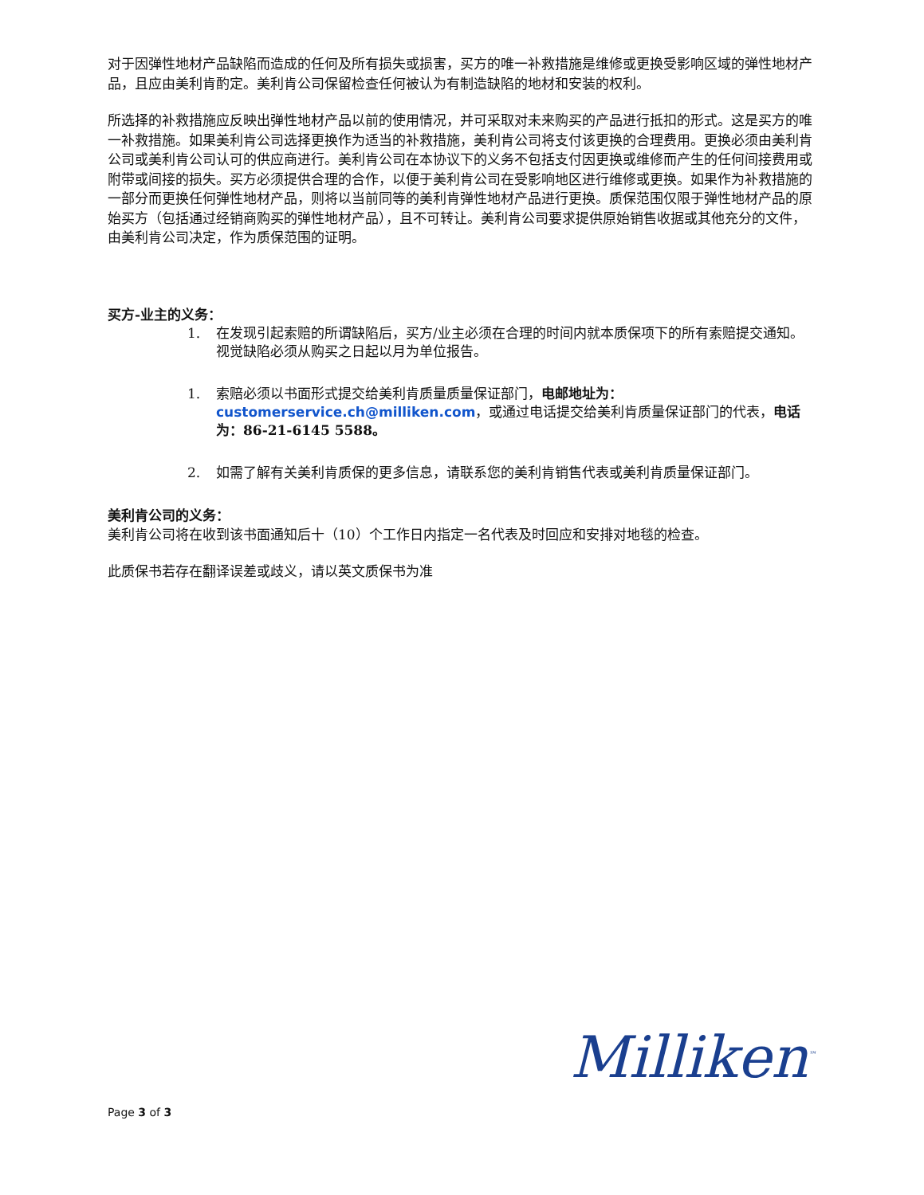对于因弹性地材产品缺陷而造成的任何及所有损失或损害，买方的唯一补救措施是维修或更换受影响区域的弹性地材产品，且应由美利肯酌定。美利肯公司保留检查任何被认为有制造缺陷的地材和安装的权利。
所选择的补救措施应反映出弹性地材产品以前的使用情况，并可采取对未来购买的产品进行抵扣的形式。这是买方的唯一补救措施。如果美利肯公司选择更换作为适当的补救措施，美利肯公司将支付该更换的合理费用。更换必须由美利肯公司或美利肯公司认可的供应商进行。美利肯公司在本协议下的义务不包括支付因更换或维修而产生的任何间接费用或附带或间接的损失。买方必须提供合理的合作，以便于美利肯公司在受影响地区进行维修或更换。如果作为补救措施的一部分而更换任何弹性地材产品，则将以当前同等的美利肯弹性地材产品进行更换。质保范围仅限于弹性地材产品的原始买方（包括通过经销商购买的弹性地材产品），且不可转让。美利肯公司要求提供原始销售收据或其他充分的文件，由美利肯公司决定，作为质保范围的证明。
买方-业主的义务：
1. 在发现引起索赔的所谓缺陷后，买方/业主必须在合理的时间内就本质保项下的所有索赔提交通知。视觉缺陷必须从购买之日起以月为单位报告。
1. 索赔必须以书面形式提交给美利肯质量质量保证部门，电邮地址为：customerservice.ch@milliken.com，或通过电话提交给美利肯质量保证部门的代表，电话为：86-21-6145 5588。
2. 如需了解有关美利肯质保的更多信息，请联系您的美利肯销售代表或美利肯质量保证部门。
美利肯公司的义务：
美利肯公司将在收到该书面通知后十（10）个工作日内指定一名代表及时回应和安排对地毯的检查。
此质保书若存在翻译误差或歧义，请以英文质保书为准
Milliken<sup>™</sup>
Page 3 of 3